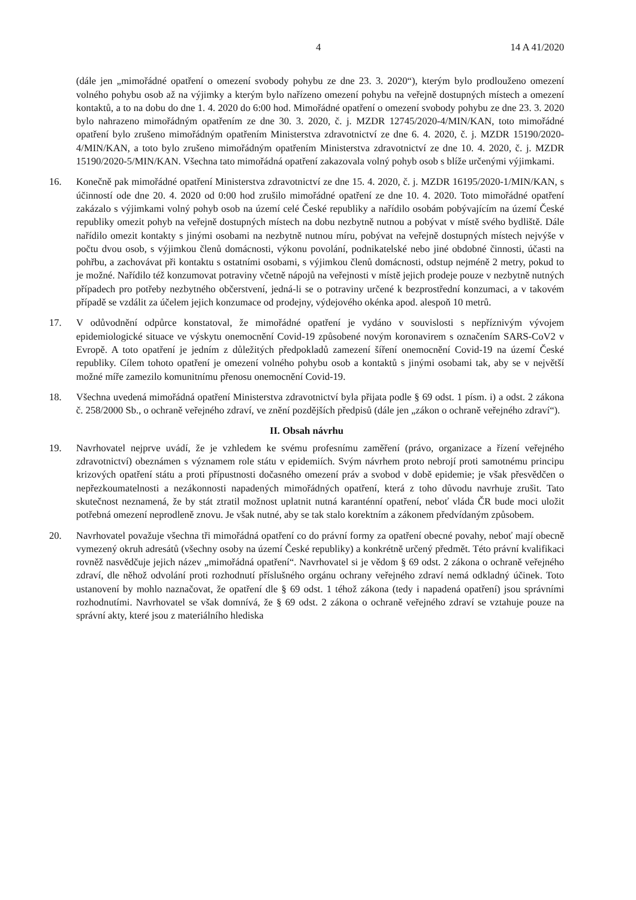4 14 A 41/2020
(dále jen „mimořádné opatření o omezení svobody pohybu ze dne 23. 3. 2020“), kterým bylo prodlouženo omezení volného pohybu osob až na výjimky a kterým bylo nařízeno omezení pohybu na veřejně dostupných místech a omezení kontaktů, a to na dobu do dne 1. 4. 2020 do 6:00 hod. Mimořádné opatření o omezení svobody pohybu ze dne 23. 3. 2020 bylo nahrazeno mimořádným opatřením ze dne 30. 3. 2020, č. j. MZDR 12745/2020-4/MIN/KAN, toto mimořádné opatření bylo zrušeno mimořádným opatřením Ministerstva zdravotnictví ze dne 6. 4. 2020, č. j. MZDR 15190/2020-4/MIN/KAN, a toto bylo zrušeno mimořádným opatřením Ministerstva zdravotnictví ze dne 10. 4. 2020, č. j. MZDR 15190/2020-5/MIN/KAN. Všechna tato mimořádná opatření zakazovala volný pohyb osob s blíže určenými výjimkami.
16. Konečně pak mimořádné opatření Ministerstva zdravotnictví ze dne 15. 4. 2020, č. j. MZDR 16195/2020-1/MIN/KAN, s účinností ode dne 20. 4. 2020 od 0:00 hod zrušilo mimořádné opatření ze dne 10. 4. 2020. Toto mimořádné opatření zakázalo s výjimkami volný pohyb osob na území celé České republiky a nařídilo osobám pobývajícím na území České republiky omezit pohyb na veřejně dostupných místech na dobu nezbytně nutnou a pobývat v místě svého bydliště. Dále nařídilo omezit kontakty s jinými osobami na nezbytně nutnou míru, pobývat na veřejně dostupných místech nejvýše v počtu dvou osob, s výjimkou členů domácnosti, výkonu povolání, podnikatelské nebo jiné obdobné činnosti, účasti na pohřbu, a zachovávat při kontaktu s ostatními osobami, s výjimkou členů domácnosti, odstup nejméně 2 metry, pokud to je možné. Nařídilo též konzumovat potraviny včetně nápojů na veřejnosti v místě jejich prodeje pouze v nezbytně nutných případech pro potřeby nezbytného občerstvení, jedná-li se o potraviny určené k bezprostřední konzumaci, a v takovém případě se vzdálit za účelem jejich konzumace od prodejny, výdejového okénka apod. alespoň 10 metrů.
17. V odůvodnění odpůrce konstatoval, že mimořádné opatření je vydáno v souvislosti s nepříznivým vývojem epidemiologické situace ve výskytu onemocnění Covid-19 způsobené novým koronavirem s označením SARS-CoV2 v Evropě. A toto opatření je jedním z důležitých předpokladů zamezení šíření onemocnění Covid-19 na území České republiky. Cílem tohoto opatření je omezení volného pohybu osob a kontaktů s jinými osobami tak, aby se v největší možné míře zamezilo komunitnímu přenosu onemocnění Covid-19.
18. Všechna uvedená mimořádná opatření Ministerstva zdravotnictví byla přijata podle § 69 odst. 1 písm. i) a odst. 2 zákona č. 258/2000 Sb., o ochraně veřejného zdraví, ve znění pozdějších předpisů (dále jen „zákon o ochraně veřejného zdraví“).
II. Obsah návrhu
19. Navrhovatel nejprve uvádí, že je vzhledem ke svému profesnímu zaměření (právo, organizace a řízení veřejného zdravotnictví) obeznámen s významem role státu v epidemiích. Svým návrhem proto nebrojí proti samotnému principu krizových opatření státu a proti přípustnosti dočasného omezení práv a svobod v době epidemie; je však přesvědčen o nepřezkoumatelnosti a nezákonnosti napadených mimořádných opatření, která z toho důvodu navrhuje zrušit. Tato skutečnost neznamená, že by stát ztratil možnost uplatnit nutná karanténní opatření, neboť vláda ČR bude moci uložit potřebná omezení neprodleně znovu. Je však nutné, aby se tak stalo korektním a zákonem předvídaným způsobem.
20. Navrhovatel považuje všechna tři mimořádná opatření co do právní formy za opatření obecné povahy, neboť mají obecně vymezený okruh adresátů (všechny osoby na území České republiky) a konkrétně určený předmět. Této právní kvalifikaci rovněž nasvědčuje jejich název „mimořádná opatření“. Navrhovatel si je vědom § 69 odst. 2 zákona o ochraně veřejného zdraví, dle něhož odvolání proti rozhodnutí příslušného orgánu ochrany veřejného zdraví nemá odkladný účinek. Toto ustanovení by mohlo naznačovat, že opatření dle § 69 odst. 1 téhož zákona (tedy i napadená opatření) jsou správními rozhodnutími. Navrhovatel se však domnívá, že § 69 odst. 2 zákona o ochraně veřejného zdraví se vztahuje pouze na správní akty, které jsou z materiálního hlediska